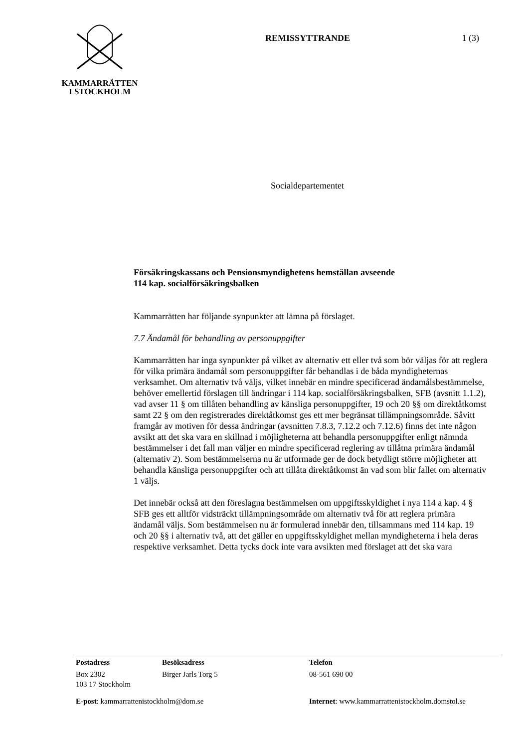KAMMARRÄTTEN
I STOCKHOLM
REMISSYTTRANDE 1 (3)
Socialdepartementet
Försäkringskassans och Pensionsmyndighetens hemställan avseende
114 kap. socialförsäkringsbalken
Kammarrätten har följande synpunkter att lämna på förslaget.
7.7 Ändamål för behandling av personuppgifter
Kammarrätten har inga synpunkter på vilket av alternativ ett eller två som bör väljas för att reglera för vilka primära ändamål som personuppgifter får behandlas i de båda myndigheternas verksamhet. Om alternativ två väljs, vilket innebär en mindre specificerad ändamålsbestämmelse, behöver emellertid förslagen till ändringar i 114 kap. socialförsäkringsbalken, SFB (avsnitt 1.1.2), vad avser 11 § om tillåten behandling av känsliga personuppgifter, 19 och 20 §§ om direktåtkomst samt 22 § om den registrerades direktåtkomst ges ett mer begränsat tillämpningsområde. Såvitt framgår av motiven för dessa ändringar (avsnitten 7.8.3, 7.12.2 och 7.12.6) finns det inte någon avsikt att det ska vara en skillnad i möjligheterna att behandla personuppgifter enligt nämnda bestämmelser i det fall man väljer en mindre specificerad reglering av tillåtna primära ändamål (alternativ 2). Som bestämmelserna nu är utformade ger de dock betydligt större möjligheter att behandla känsliga personuppgifter och att tillåta direktåtkomst än vad som blir fallet om alternativ 1 väljs.
Det innebär också att den föreslagna bestämmelsen om uppgiftsskyldighet i nya 114 a kap. 4 § SFB ges ett alltför vidsträckt tillämpningsområde om alternativ två för att reglera primära ändamål väljs. Som bestämmelsen nu är formulerad innebär den, tillsammans med 114 kap. 19 och 20 §§ i alternativ två, att det gäller en uppgiftsskyldighet mellan myndigheterna i hela deras respektive verksamhet. Detta tycks dock inte vara avsikten med förslaget att det ska vara
Postadress Besöksadress Telefon
Box 2302
103 17 Stockholm
Birger Jarls Torg 5 08-561 690 00
E-post: kammarrattenistockholm@dom.se Internet: www.kammarrattenistockholm.domstol.se